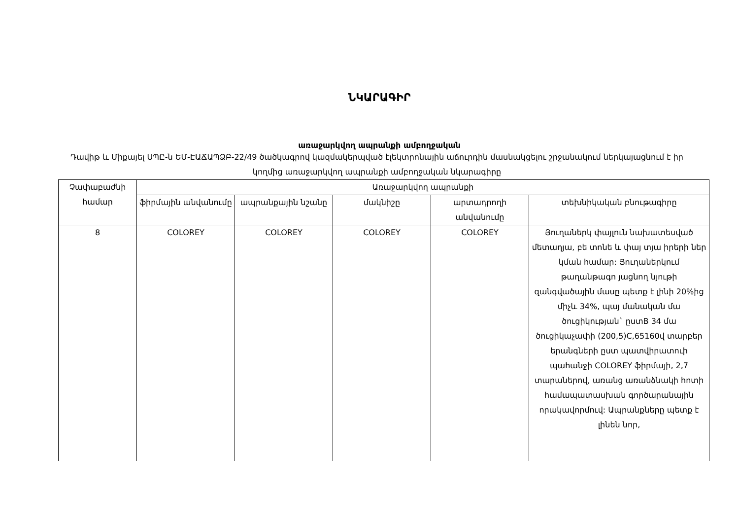ՆԿԱՐԱԳԻՐ
առաջարկվող ապրանքի ամբողջական
Դավիթ և Միքայել ՍՊԸ-ն ԵՄ-ԷԱՃԱՊՁԲ-22/49 ծածկագրով կազմակերպված էլեկտրոնային աճուրդին մասնակցելու շրջանակում ներկայացնում է իր կողմից առաջարկվող ապրանքի ամբողջական նկարագիրը
| Չափաբաժնի համար | Առաջարկվող ապրանքի | | | | |
| --- | --- | --- | --- | --- | --- |
| | ֆիրմային անվանումը | ապրանքային նշանը | մակնիշը | արտադրողի անվանումը | տեխնիկական բնութագիրը |
| 8 | COLOREY | COLOREY | COLOREY | COLOREY | Յուղաներկ փայլուն նախատեսված մետաղյա, բե տոնե և փայ տյա իրերի ներ կման համար: Յուղաներկում թաղանթագո յացնող նյութի զանգվածային մասը պետք է լինի 20%ից միչև 34%, պայ մանական մա ծուցիկության` ըստB 34 մա ծուցիկաչափի (200,5)C,65160վ տարբեր երանգների ըստ պատվիրատուի պահանջի COLOREY ֆիրմայի, 2,7 տարաներով, առանց առանձնակի հոտի համապատասխան գործարանային որակավորմուվ: Ապրանքները պետք է լինեն նոր, |